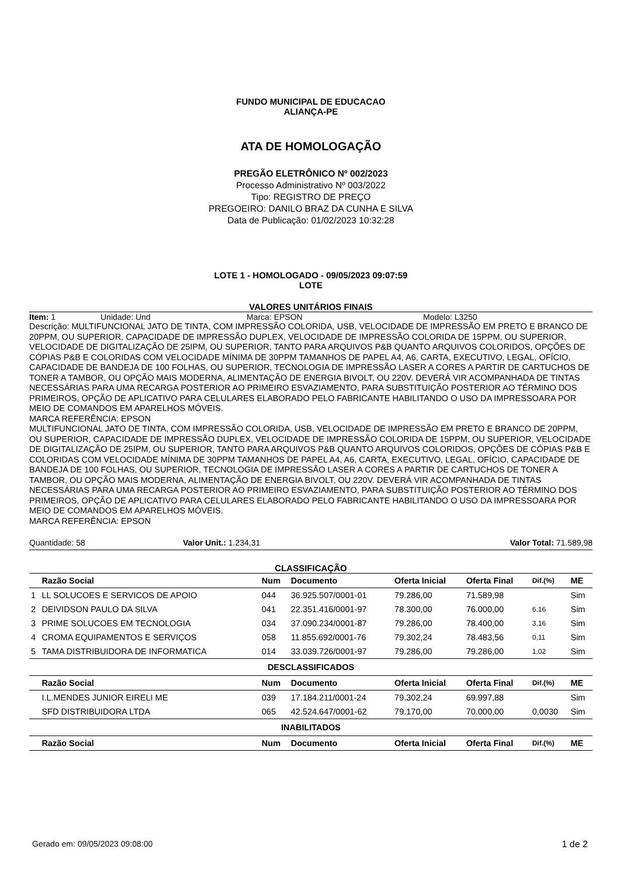FUNDO MUNICIPAL DE EDUCACAO
ALIANÇA-PE
ATA DE HOMOLOGAÇÃO
PREGÃO ELETRÔNICO Nº 002/2023
Processo Administrativo Nº 003/2022
Tipo: REGISTRO DE PREÇO
PREGOEIRO: DANILO BRAZ DA CUNHA E SILVA
Data de Publicação: 01/02/2023 10:32:28
LOTE 1 - HOMOLOGADO - 09/05/2023 09:07:59
LOTE
VALORES UNITÁRIOS FINAIS
Item: 1 Unidade: Und Marca: EPSON Modelo: L3250
Descrição: MULTIFUNCIONAL JATO DE TINTA, COM IMPRESSÃO COLORIDA, USB, VELOCIDADE DE IMPRESSÃO EM PRETO E BRANCO DE 20PPM, OU SUPERIOR, CAPACIDADE DE IMPRESSÃO DUPLEX, VELOCIDADE DE IMPRESSÃO COLORIDA DE 15PPM, OU SUPERIOR, VELOCIDADE DE DIGITALIZAÇÃO DE 25IPM, OU SUPERIOR, TANTO PARA ARQUIVOS P&B QUANTO ARQUIVOS COLORIDOS, OPÇÕES DE CÓPIAS P&B E COLORIDAS COM VELOCIDADE MÍNIMA DE 30PPM TAMANHOS DE PAPEL A4, A6, CARTA, EXECUTIVO, LEGAL, OFÍCIO, CAPACIDADE DE BANDEJA DE 100 FOLHAS, OU SUPERIOR, TECNOLOGIA DE IMPRESSÃO LASER A CORES A PARTIR DE CARTUCHOS DE TONER A TAMBOR, OU OPÇÃO MAIS MODERNA, ALIMENTAÇÃO DE ENERGIA BIVOLT, OU 220V. DEVERÁ VIR ACOMPANHADA DE TINTAS NECESSÁRIAS PARA UMA RECARGA POSTERIOR AO PRIMEIRO ESVAZIAMENTO, PARA SUBSTITUIÇÃO POSTERIOR AO TÉRMINO DOS PRIMEIROS, OPÇÃO DE APLICATIVO PARA CELULARES ELABORADO PELO FABRICANTE HABILITANDO O USO DA IMPRESSOARA POR MEIO DE COMANDOS EM APARELHOS MÓVEIS.
MARCA REFERÊNCIA: EPSON
MULTIFUNCIONAL JATO DE TINTA, COM IMPRESSÃO COLORIDA, USB, VELOCIDADE DE IMPRESSÃO EM PRETO E BRANCO DE 20PPM, OU SUPERIOR, CAPACIDADE DE IMPRESSÃO DUPLEX, VELOCIDADE DE IMPRESSÃO COLORIDA DE 15PPM, OU SUPERIOR, VELOCIDADE DE DIGITALIZAÇÃO DE 25IPM, OU SUPERIOR, TANTO PARA ARQUIVOS P&B QUANTO ARQUIVOS COLORIDOS, OPÇÕES DE CÓPIAS P&B E COLORIDAS COM VELOCIDADE MÍNIMA DE 30PPM TAMANHOS DE PAPEL A4, A6, CARTA, EXECUTIVO, LEGAL, OFÍCIO, CAPACIDADE DE BANDEJA DE 100 FOLHAS, OU SUPERIOR, TECNOLOGIA DE IMPRESSÃO LASER A CORES A PARTIR DE CARTUCHOS DE TONER A TAMBOR, OU OPÇÃO MAIS MODERNA, ALIMENTAÇÃO DE ENERGIA BIVOLT, OU 220V. DEVERÁ VIR ACOMPANHADA DE TINTAS NECESSÁRIAS PARA UMA RECARGA POSTERIOR AO PRIMEIRO ESVAZIAMENTO, PARA SUBSTITUIÇÃO POSTERIOR AO TÉRMINO DOS PRIMEIROS, OPÇÃO DE APLICATIVO PARA CELULARES ELABORADO PELO FABRICANTE HABILITANDO O USO DA IMPRESSOARA POR MEIO DE COMANDOS EM APARELHOS MÓVEIS.
MARCA REFERÊNCIA: EPSON
Quantidade: 58 Valor Unit.: 1.234,31 Valor Total: 71.589,98
CLASSIFICAÇÃO
| | Razão Social | Num | Documento | Oferta Inicial | Oferta Final | Dif.(%) | ME |
| --- | --- | --- | --- | --- | --- | --- | --- |
| 1 | LL SOLUCOES E SERVICOS DE APOIO | 044 | 36.925.507/0001-01 | 79.286,00 | 71.589,98 | | Sim |
| 2 | DEIVIDSON PAULO DA SILVA | 041 | 22.351.416/0001-97 | 78.300,00 | 76.000,00 | 6,16 | Sim |
| 3 | PRIME SOLUCOES EM TECNOLOGIA | 034 | 37.090.234/0001-87 | 79.286,00 | 78.400,00 | 3,16 | Sim |
| 4 | CROMA EQUIPAMENTOS E SERVIÇOS | 058 | 11.855.692/0001-76 | 79.302,24 | 78.483,56 | 0,11 | Sim |
| 5 | TAMA DISTRIBUIDORA DE INFORMATICA | 014 | 33.039.726/0001-97 | 79.286,00 | 79.286,00 | 1,02 | Sim |
| DESCLASSIFICADOS | | | | | | | |
| | Razão Social | Num | Documento | Oferta Inicial | Oferta Final | Dif.(%) | ME |
| | I.L.MENDES JUNIOR EIRELI ME | 039 | 17.184.211/0001-24 | 79.302,24 | 69.997,88 | | Sim |
| | SFD DISTRIBUIDORA LTDA | 065 | 42.524.647/0001-62 | 79.170,00 | 70.000,00 | 0,0030 | Sim |
| INABILITADOS | | | | | | | |
| | Razão Social | Num | Documento | Oferta Inicial | Oferta Final | Dif.(%) | ME |
Gerado em: 09/05/2023 09:08:00 1 de 2